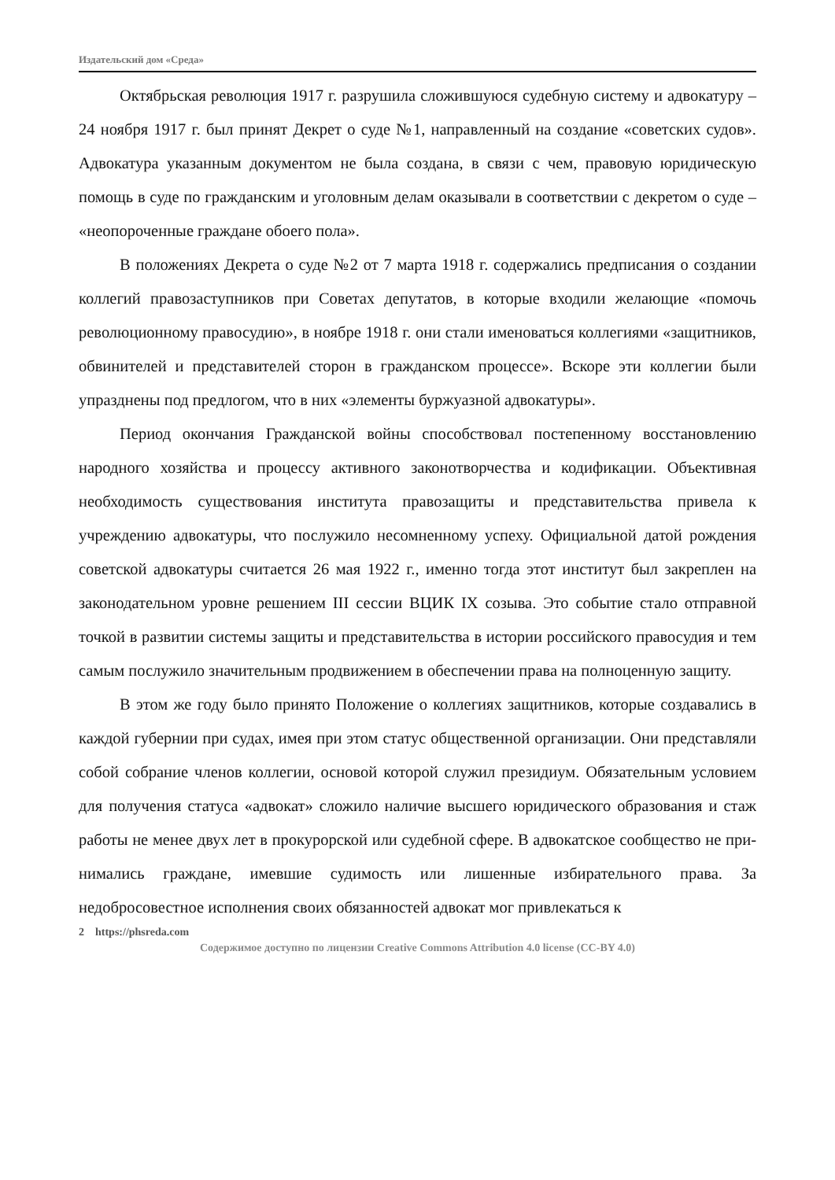Издательский дом «Среда»
Октябрьская революция 1917 г. разрушила сложившуюся судебную систе­му и адвокатуру – 24 ноября 1917 г. был принят Декрет о суде №1, направлен­ный на создание «советских судов». Адвокатура указанным документом не бы­ла создана, в связи с чем, правовую юридическую помощь в суде по граждан­ским и уголовным делам оказывали в соответствии с декретом о суде – «неопо­роченные граждане обоего пола».
В положениях Декрета о суде №2 от 7 марта 1918 г. содержались предпи­сания о создании коллегий правозаступников при Советах депутатов, в которые входили желающие «помочь революционному правосудию», в ноябре 1918 г. они стали именоваться коллегиями «защитников, обвинителей и пред­ставителей сторон в гражданском процессе». Вскоре эти коллегии были упразднены под предлогом, что в них «элементы буржуазной адвокатуры».
Период окончания Гражданской войны способствовал постепенному вос­становлению народного хозяйства и процессу активного законотворчества и кодификации. Объективная необходимость существования института правоза­щиты и представительства привела к учреждению адвокатуры, что послужило несомненному успеху. Официальной датой рождения советской адвокатуры считается 26 мая 1922 г., именно тогда этот институт был закреплен на законо­дательном уровне решением III сессии ВЦИК IX созыва. Это событие стало от­правной точкой в развитии системы защиты и представительства в истории российского правосудия и тем самым послужило значительным продвижением в обеспечении права на полноценную защиту.
В этом же году было принято Положение о коллегиях защитников, которые создавались в каждой губернии при судах, имея при этом статус общественной организации. Они представляли собой собрание членов коллегии, основой кото­рой служил президиум. Обязательным условием для получения статуса «адвокат» сложило наличие высшего юридического образования и стаж работы не менее двух лет в прокурорской или судебной сфере. В адвокатское сообщество не при­нимались граждане, имевшие судимость или лишенные избирательного права. За недобросовестное исполнения своих обязанностей адвокат мог привлекаться к
2 https://phsreda.com
Содержимое доступно по лицензии Creative Commons Attribution 4.0 license (CC-BY 4.0)